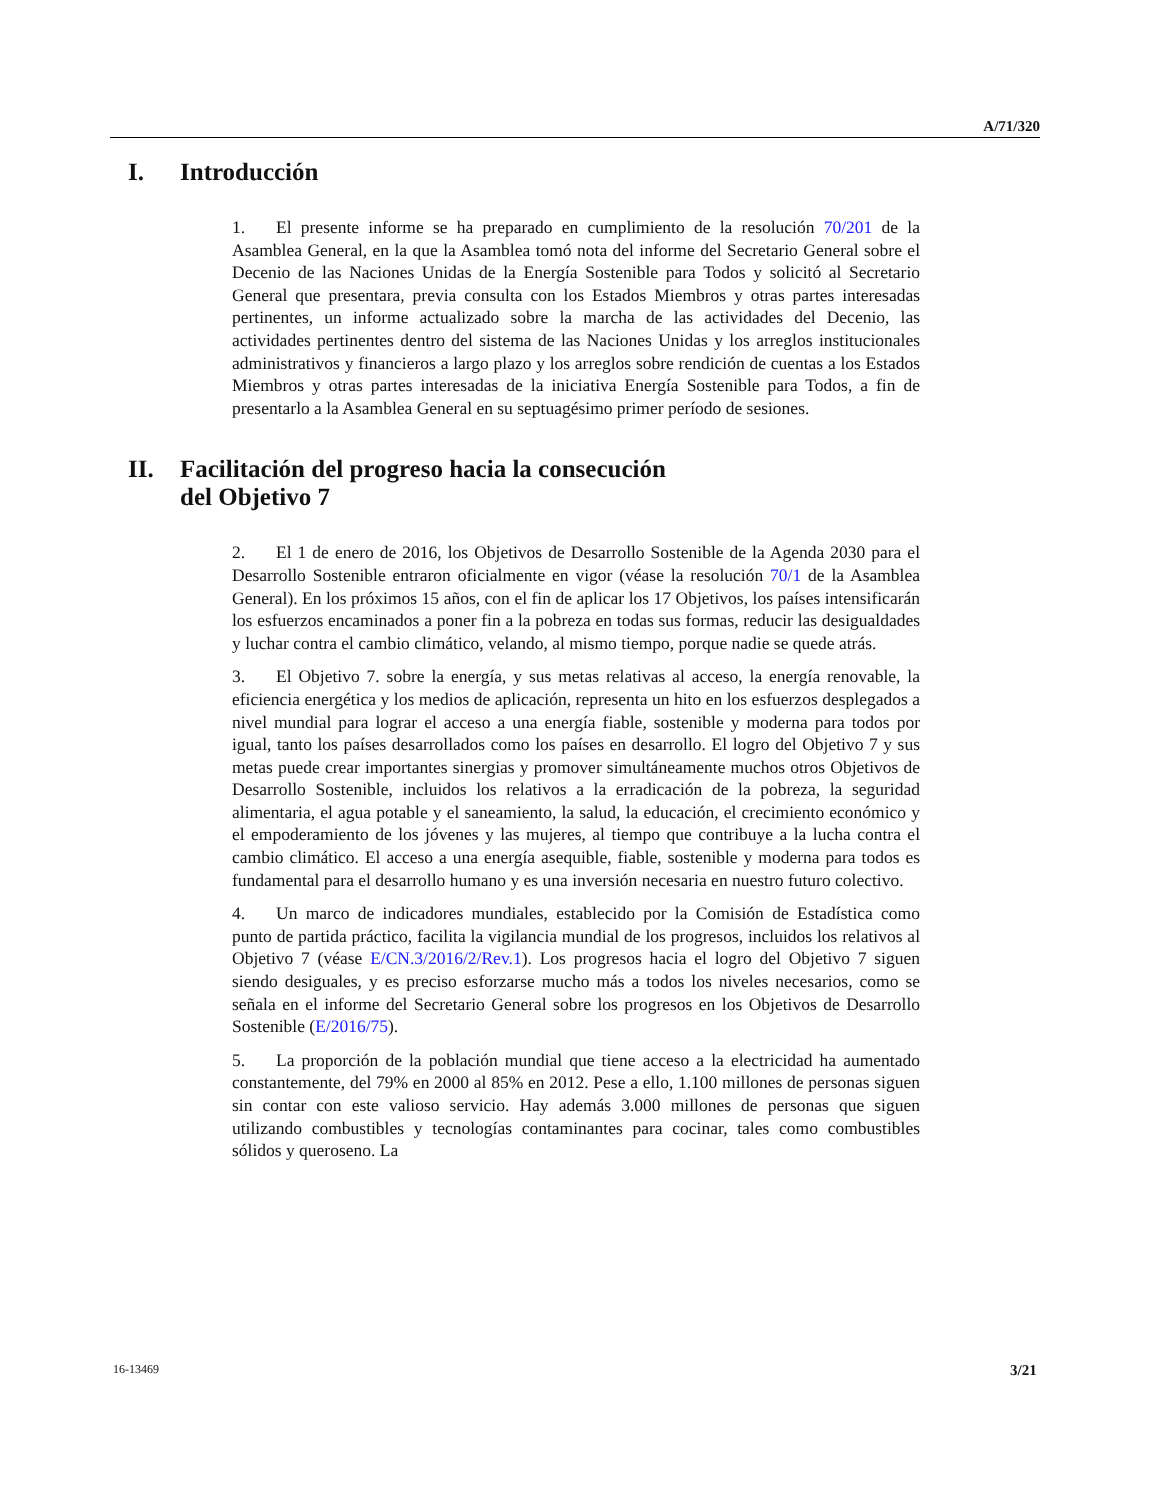A/71/320
I. Introducción
1. El presente informe se ha preparado en cumplimiento de la resolución 70/201 de la Asamblea General, en la que la Asamblea tomó nota del informe del Secretario General sobre el Decenio de las Naciones Unidas de la Energía Sostenible para Todos y solicitó al Secretario General que presentara, previa consulta con los Estados Miembros y otras partes interesadas pertinentes, un informe actualizado sobre la marcha de las actividades del Decenio, las actividades pertinentes dentro del sistema de las Naciones Unidas y los arreglos institucionales administrativos y financieros a largo plazo y los arreglos sobre rendición de cuentas a los Estados Miembros y otras partes interesadas de la iniciativa Energía Sostenible para Todos, a fin de presentarlo a la Asamblea General en su septuagésimo primer período de sesiones.
II. Facilitación del progreso hacia la consecución
del Objetivo 7
2. El 1 de enero de 2016, los Objetivos de Desarrollo Sostenible de la Agenda 2030 para el Desarrollo Sostenible entraron oficialmente en vigor (véase la resolución 70/1 de la Asamblea General). En los próximos 15 años, con el fin de aplicar los 17 Objetivos, los países intensificarán los esfuerzos encaminados a poner fin a la pobreza en todas sus formas, reducir las desigualdades y luchar contra el cambio climático, velando, al mismo tiempo, porque nadie se quede atrás.
3. El Objetivo 7. sobre la energía, y sus metas relativas al acceso, la energía renovable, la eficiencia energética y los medios de aplicación, representa un hito en los esfuerzos desplegados a nivel mundial para lograr el acceso a una energía fiable, sostenible y moderna para todos por igual, tanto los países desarrollados como los países en desarrollo. El logro del Objetivo 7 y sus metas puede crear importantes sinergias y promover simultáneamente muchos otros Objetivos de Desarrollo Sostenible, incluidos los relativos a la erradicación de la pobreza, la seguridad alimentaria, el agua potable y el saneamiento, la salud, la educación, el crecimiento económico y el empoderamiento de los jóvenes y las mujeres, al tiempo que contribuye a la lucha contra el cambio climático. El acceso a una energía asequible, fiable, sostenible y moderna para todos es fundamental para el desarrollo humano y es una inversión necesaria en nuestro futuro colectivo.
4. Un marco de indicadores mundiales, establecido por la Comisión de Estadística como punto de partida práctico, facilita la vigilancia mundial de los progresos, incluidos los relativos al Objetivo 7 (véase E/CN.3/2016/2/Rev.1). Los progresos hacia el logro del Objetivo 7 siguen siendo desiguales, y es preciso esforzarse mucho más a todos los niveles necesarios, como se señala en el informe del Secretario General sobre los progresos en los Objetivos de Desarrollo Sostenible (E/2016/75).
5. La proporción de la población mundial que tiene acceso a la electricidad ha aumentado constantemente, del 79% en 2000 al 85% en 2012. Pese a ello, 1.100 millones de personas siguen sin contar con este valioso servicio. Hay además 3.000 millones de personas que siguen utilizando combustibles y tecnologías contaminantes para cocinar, tales como combustibles sólidos y queroseno. La
16-13469 3/21